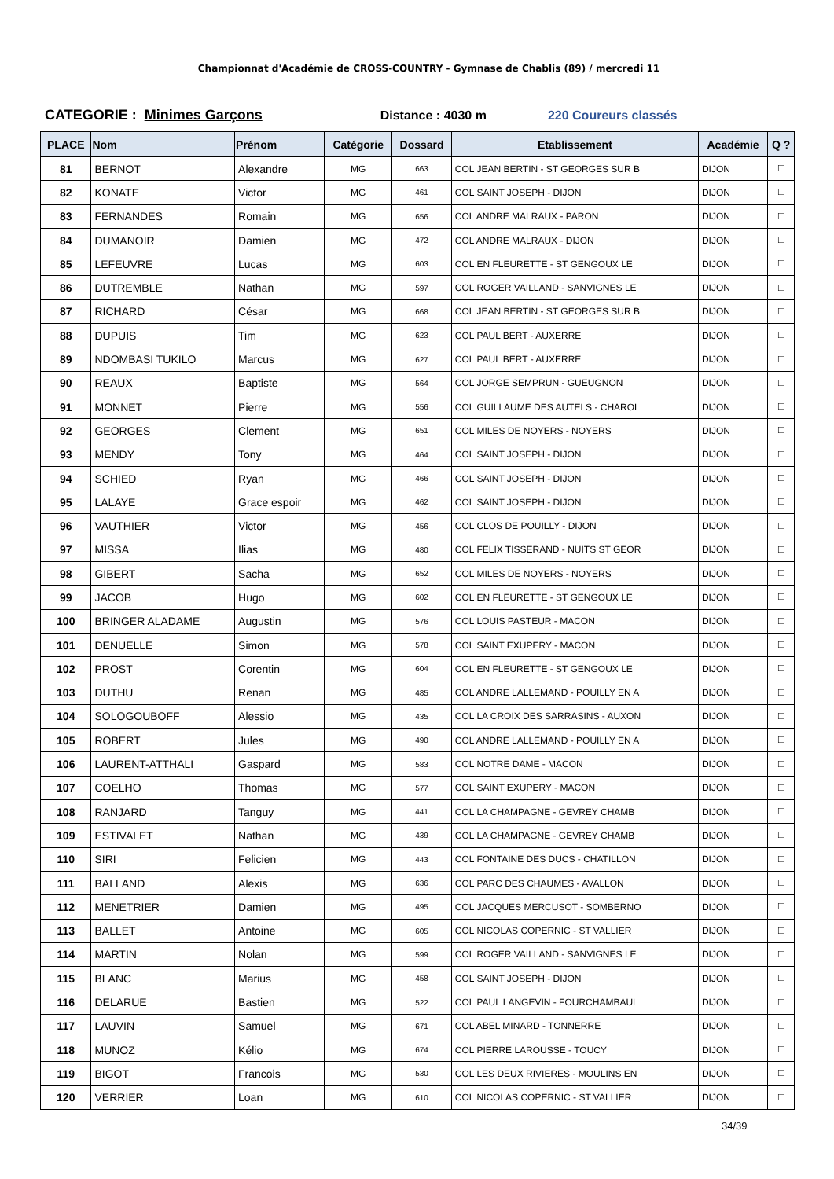Championnat d'Académie de CROSS-COUNTRY - Gymnase de Chablis (89) / mercredi 11
CATEGORIE : Minimes Garçons Distance : 4030 m 220 Coureurs classés
| PLACE | Nom | Prénom | Catégorie | Dossard | Etablissement | Académie | Q ? |
| --- | --- | --- | --- | --- | --- | --- | --- |
| 81 | BERNOT | Alexandre | MG | 663 | COL JEAN BERTIN - ST GEORGES SUR B | DIJON | ☐ |
| 82 | KONATE | Victor | MG | 461 | COL SAINT JOSEPH - DIJON | DIJON | ☐ |
| 83 | FERNANDES | Romain | MG | 656 | COL ANDRE MALRAUX - PARON | DIJON | ☐ |
| 84 | DUMANOIR | Damien | MG | 472 | COL ANDRE MALRAUX - DIJON | DIJON | ☐ |
| 85 | LEFEUVRE | Lucas | MG | 603 | COL EN FLEURETTE - ST GENGOUX LE | DIJON | ☐ |
| 86 | DUTREMBLE | Nathan | MG | 597 | COL ROGER VAILLAND - SANVIGNES LE | DIJON | ☐ |
| 87 | RICHARD | César | MG | 668 | COL JEAN BERTIN - ST GEORGES SUR B | DIJON | ☐ |
| 88 | DUPUIS | Tim | MG | 623 | COL PAUL BERT - AUXERRE | DIJON | ☐ |
| 89 | NDOMBASI TUKILO | Marcus | MG | 627 | COL PAUL BERT - AUXERRE | DIJON | ☐ |
| 90 | REAUX | Baptiste | MG | 564 | COL JORGE SEMPRUN - GUEUGNON | DIJON | ☐ |
| 91 | MONNET | Pierre | MG | 556 | COL GUILLAUME DES AUTELS - CHAROL | DIJON | ☐ |
| 92 | GEORGES | Clement | MG | 651 | COL MILES DE NOYERS - NOYERS | DIJON | ☐ |
| 93 | MENDY | Tony | MG | 464 | COL SAINT JOSEPH - DIJON | DIJON | ☐ |
| 94 | SCHIED | Ryan | MG | 466 | COL SAINT JOSEPH - DIJON | DIJON | ☐ |
| 95 | LALAYE | Grace espoir | MG | 462 | COL SAINT JOSEPH - DIJON | DIJON | ☐ |
| 96 | VAUTHIER | Victor | MG | 456 | COL CLOS DE POUILLY - DIJON | DIJON | ☐ |
| 97 | MISSA | Ilias | MG | 480 | COL FELIX TISSERAND - NUITS ST GEOR | DIJON | ☐ |
| 98 | GIBERT | Sacha | MG | 652 | COL MILES DE NOYERS - NOYERS | DIJON | ☐ |
| 99 | JACOB | Hugo | MG | 602 | COL EN FLEURETTE - ST GENGOUX LE | DIJON | ☐ |
| 100 | BRINGER ALADAME | Augustin | MG | 576 | COL LOUIS PASTEUR - MACON | DIJON | ☐ |
| 101 | DENUELLE | Simon | MG | 578 | COL SAINT EXUPERY - MACON | DIJON | ☐ |
| 102 | PROST | Corentin | MG | 604 | COL EN FLEURETTE - ST GENGOUX LE | DIJON | ☐ |
| 103 | DUTHU | Renan | MG | 485 | COL ANDRE LALLEMAND - POUILLY EN A | DIJON | ☐ |
| 104 | SOLOGOUBOFF | Alessio | MG | 435 | COL LA CROIX DES SARRASINS - AUXON | DIJON | ☐ |
| 105 | ROBERT | Jules | MG | 490 | COL ANDRE LALLEMAND - POUILLY EN A | DIJON | ☐ |
| 106 | LAURENT-ATTHALI | Gaspard | MG | 583 | COL NOTRE DAME - MACON | DIJON | ☐ |
| 107 | COELHO | Thomas | MG | 577 | COL SAINT EXUPERY - MACON | DIJON | ☐ |
| 108 | RANJARD | Tanguy | MG | 441 | COL LA CHAMPAGNE - GEVREY CHAMB | DIJON | ☐ |
| 109 | ESTIVALET | Nathan | MG | 439 | COL LA CHAMPAGNE - GEVREY CHAMB | DIJON | ☐ |
| 110 | SIRI | Felicien | MG | 443 | COL FONTAINE DES DUCS - CHATILLON | DIJON | ☐ |
| 111 | BALLAND | Alexis | MG | 636 | COL PARC DES CHAUMES - AVALLON | DIJON | ☐ |
| 112 | MENETRIER | Damien | MG | 495 | COL JACQUES MERCUSOT - SOMBERNO | DIJON | ☐ |
| 113 | BALLET | Antoine | MG | 605 | COL NICOLAS COPERNIC - ST VALLIER | DIJON | ☐ |
| 114 | MARTIN | Nolan | MG | 599 | COL ROGER VAILLAND - SANVIGNES LE | DIJON | ☐ |
| 115 | BLANC | Marius | MG | 458 | COL SAINT JOSEPH - DIJON | DIJON | ☐ |
| 116 | DELARUE | Bastien | MG | 522 | COL PAUL LANGEVIN - FOURCHAMBAUL | DIJON | ☐ |
| 117 | LAUVIN | Samuel | MG | 671 | COL ABEL MINARD - TONNERRE | DIJON | ☐ |
| 118 | MUNOZ | Kélio | MG | 674 | COL PIERRE LAROUSSE - TOUCY | DIJON | ☐ |
| 119 | BIGOT | Francois | MG | 530 | COL LES DEUX RIVIERES - MOULINS EN | DIJON | ☐ |
| 120 | VERRIER | Loan | MG | 610 | COL NICOLAS COPERNIC - ST VALLIER | DIJON | ☐ |
34/39